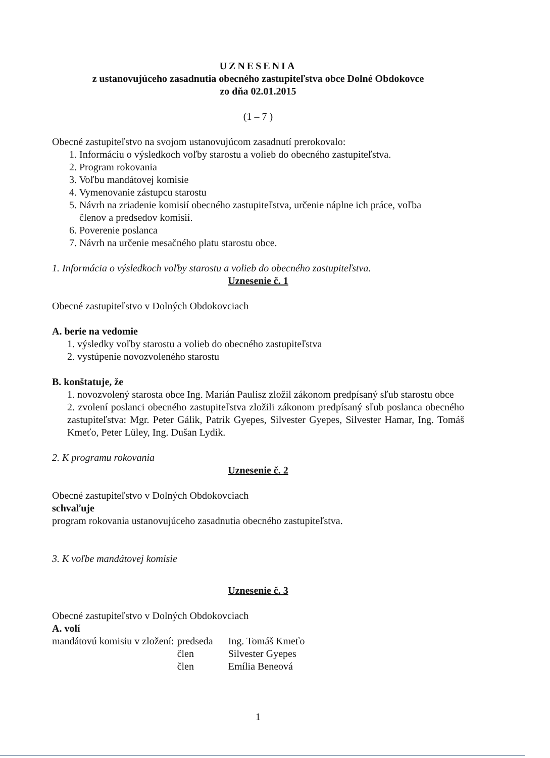UZNESENIA
z ustanovujúceho zasadnutia obecného zastupiteľstva obce Dolné Obdokovce
zo dňa 02.01.2015
(1 – 7 )
Obecné zastupiteľstvo na svojom ustanovujúcom zasadnutí prerokovalo:
1. Informáciu o výsledkoch voľby starostu a volieb do obecného zastupiteľstva.
2. Program rokovania
3. Voľbu mandátovej komisie
4. Vymenovanie zástupcu starostu
5. Návrh na zriadenie komisií obecného zastupiteľstva, určenie náplne ich práce, voľba
členov a predsedov komisií.
6. Poverenie poslanca
7. Návrh na určenie mesačného platu starostu obce.
1. Informácia o výsledkoch voľby starostu a volieb do obecného zastupiteľstva.
Uznesenie č. 1
Obecné zastupiteľstvo v Dolných Obdokovciach
A. berie na vedomie
1. výsledky voľby starostu a volieb do obecného zastupiteľstva
2. vystúpenie novozvoleného starostu
B. konštatuje, že
1. novozvolený starosta obce Ing. Marián Paulisz zložil zákonom predpísaný sľub starostu obce
2. zvolení poslanci obecného zastupiteľstva zložili zákonom predpísaný sľub poslanca obecného zastupiteľstva: Mgr. Peter Gálik, Patrik Gyepes, Silvester Gyepes, Silvester Hamar, Ing. Tomáš Kmeťo, Peter Lüley, Ing. Dušan Lydik.
2. K programu rokovania
Uznesenie č. 2
Obecné zastupiteľstvo v Dolných Obdokovciach
schvaľuje
program rokovania ustanovujúceho zasadnutia obecného zastupiteľstva.
3. K voľbe mandátovej komisie
Uznesenie č. 3
Obecné zastupiteľstvo v Dolných Obdokovciach
A. volí
| mandátovú komisiu v zložení: | predseda | Ing. Tomáš Kmeťo |
| | člen | Silvester Gyepes |
| | člen | Emília Beneová |
1